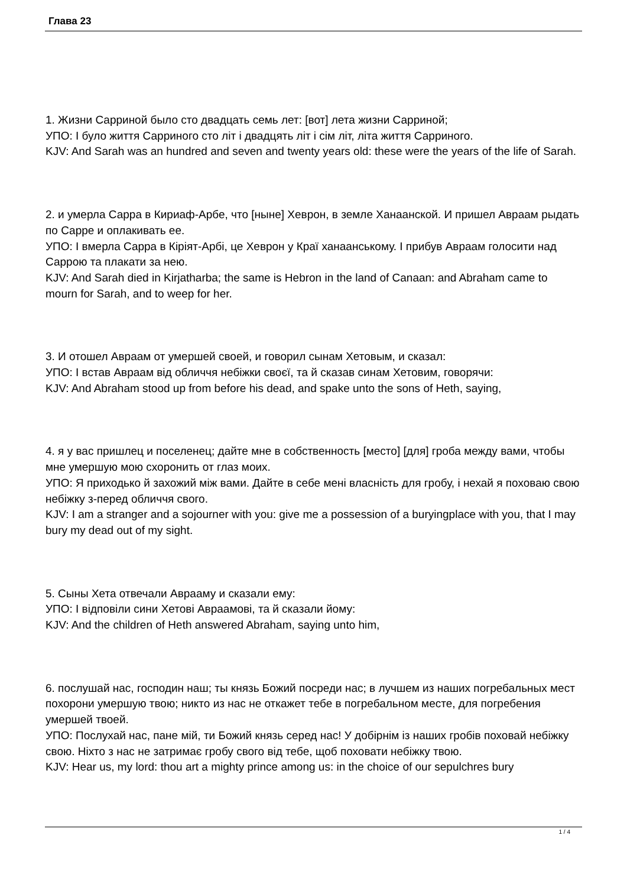Глава 23
1. Жизни Сарриной было сто двадцать семь лет: [вот] лета жизни Сарриной;
УПО: І було життя Сарриного сто літ і двадцять літ і сім літ, літа життя Сарриного.
KJV: And Sarah was an hundred and seven and twenty years old: these were the years of the life of Sarah.
2. и умерла Сарра в Кириаф-Арбе, что [ныне] Хеврон, в земле Ханаанской. И пришел Авраам рыдать по Сарре и оплакивать ее.
УПО: І вмерла Сарра в Кіріят-Арбі, це Хеврон у Краї ханаанському. І прибув Авраам голосити над Саррою та плакати за нею.
KJV: And Sarah died in Kirjatharba; the same is Hebron in the land of Canaan: and Abraham came to mourn for Sarah, and to weep for her.
3. И отошел Авраам от умершей своей, и говорил сынам Хетовым, и сказал:
УПО: І встав Авраам від обличчя небіжки своєї, та й сказав синам Хетовим, говорячи:
KJV: And Abraham stood up from before his dead, and spake unto the sons of Heth, saying,
4. я у вас пришлец и поселенец; дайте мне в собственность [место] [для] гроба между вами, чтобы мне умершую мою схоронить от глаз моих.
УПО: Я приходько й захожий між вами. Дайте в себе мені власність для гробу, і нехай я поховаю свою небіжку з-перед обличчя свого.
KJV: I am a stranger and a sojourner with you: give me a possession of a buryingplace with you, that I may bury my dead out of my sight.
5. Сыны Хета отвечали Аврааму и сказали ему:
УПО: І відповіли сини Хетові Авраамові, та й сказали йому:
KJV: And the children of Heth answered Abraham, saying unto him,
6. послушай нас, господин наш; ты князь Божий посреди нас; в лучшем из наших погребальных мест похорони умершую твою; никто из нас не откажет тебе в погребальном месте, для погребения умершей твоей.
УПО: Послухай нас, пане мій, ти Божий князь серед нас! У добірнім із наших гробів поховай небіжку свою. Ніхто з нас не затримає гробу свого від тебе, щоб поховати небіжку твою.
KJV: Hear us, my lord: thou art a mighty prince among us: in the choice of our sepulchres bury
1 / 4